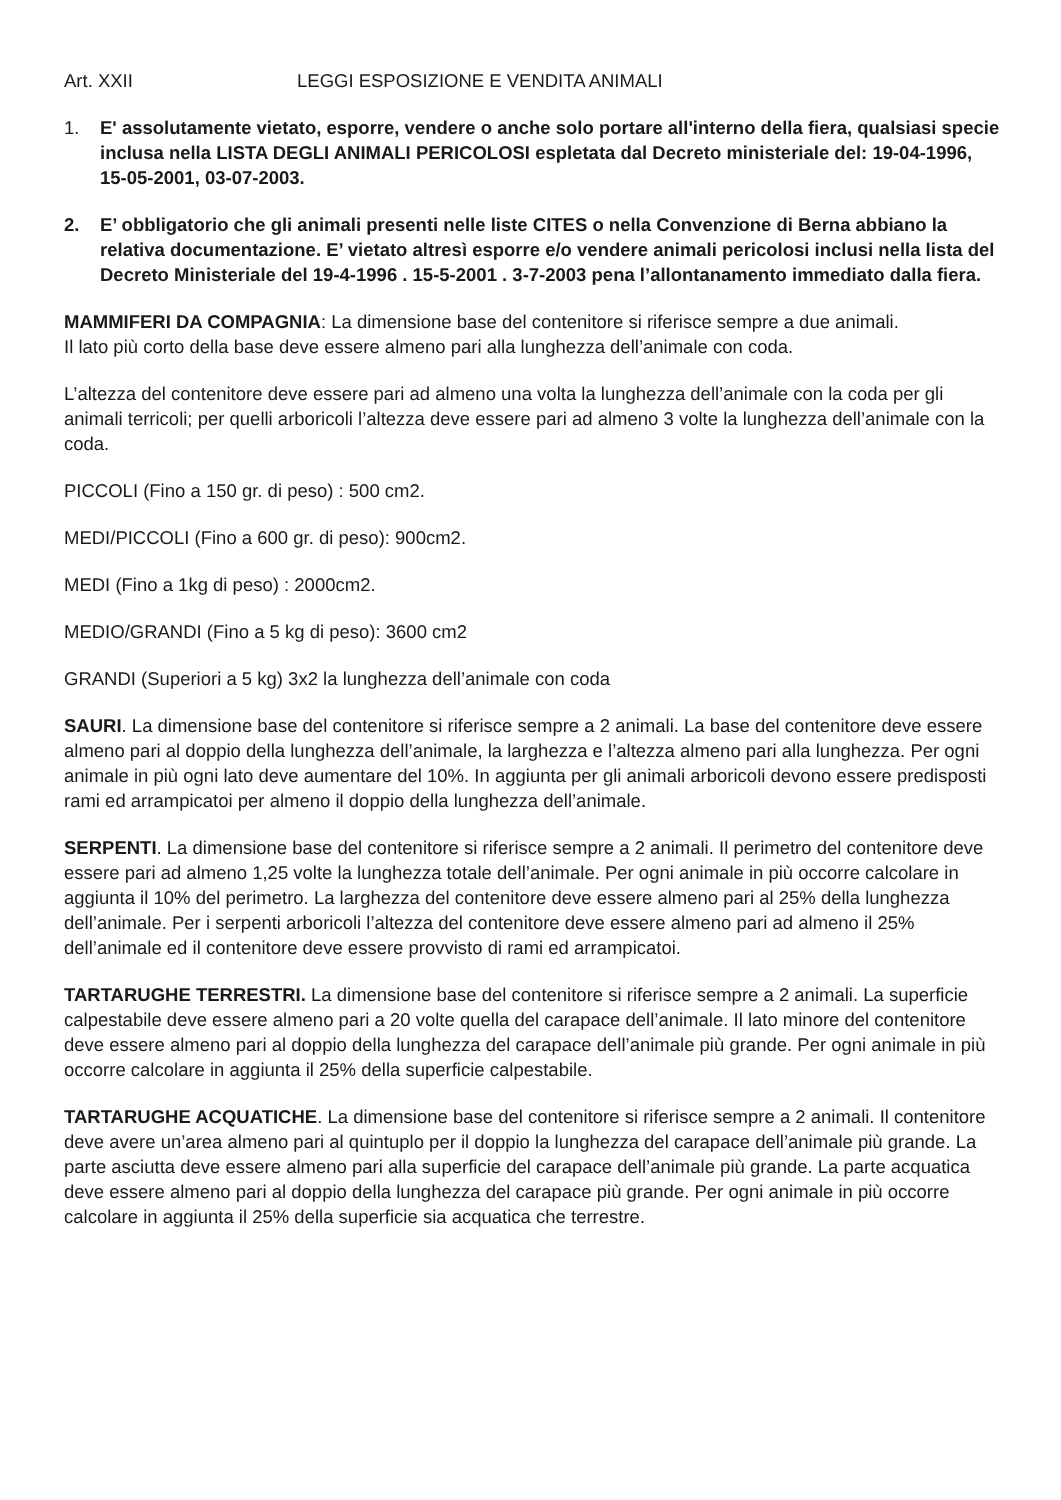Art. XXII LEGGI ESPOSIZIONE E VENDITA ANIMALI
1. E' assolutamente vietato, esporre, vendere o anche solo portare all'interno della fiera, qualsiasi specie inclusa nella LISTA DEGLI ANIMALI PERICOLOSI espletata dal Decreto ministeriale del: 19-04-1996, 15-05-2001, 03-07-2003.
2. E’ obbligatorio che gli animali presenti nelle liste CITES o nella Convenzione di Berna abbiano la relativa documentazione. E’ vietato altresì esporre e/o vendere animali pericolosi inclusi nella lista del Decreto Ministeriale del 19-4-1996 . 15-5-2001 . 3-7-2003 pena l’allontanamento immediato dalla fiera.
MAMMIFERI DA COMPAGNIA: La dimensione base del contenitore si riferisce sempre a due animali.
Il lato più corto della base deve essere almeno pari alla lunghezza dell’animale con coda.
L’altezza del contenitore deve essere pari ad almeno una volta la lunghezza dell’animale con la coda per gli animali terricoli; per quelli arboricoli l’altezza deve essere pari ad almeno 3 volte la lunghezza dell’animale con la coda.
PICCOLI (Fino a 150 gr. di peso) : 500 cm2.
MEDI/PICCOLI (Fino a 600 gr. di peso): 900cm2.
MEDI (Fino a 1kg di peso) : 2000cm2.
MEDIO/GRANDI (Fino a 5 kg di peso): 3600 cm2
GRANDI (Superiori a 5 kg) 3x2 la lunghezza dell’animale con coda
SAURI. La dimensione base del contenitore si riferisce sempre a 2 animali. La base del contenitore deve essere almeno pari al doppio della lunghezza dell’animale, la larghezza e l’altezza almeno pari alla lunghezza. Per ogni animale in più ogni lato deve aumentare del 10%. In aggiunta per gli animali arboricoli devono essere predisposti rami ed arrampicatoi per almeno il doppio della lunghezza dell’animale.
SERPENTI. La dimensione base del contenitore si riferisce sempre a 2 animali. Il perimetro del contenitore deve essere pari ad almeno 1,25 volte la lunghezza totale dell’animale. Per ogni animale in più occorre calcolare in aggiunta il 10% del perimetro. La larghezza del contenitore deve essere almeno pari al 25% della lunghezza dell’animale. Per i serpenti arboricoli l’altezza del contenitore deve essere almeno pari ad almeno il 25% dell’animale ed il contenitore deve essere provvisto di rami ed arrampicatoi.
TARTARUGHE TERRESTRI. La dimensione base del contenitore si riferisce sempre a 2 animali. La superficie calpestabile deve essere almeno pari a 20 volte quella del carapace dell’animale. Il lato minore del contenitore deve essere almeno pari al doppio della lunghezza del carapace dell’animale più grande. Per ogni animale in più occorre calcolare in aggiunta il 25% della superficie calpestabile.
TARTARUGHE ACQUATICHE. La dimensione base del contenitore si riferisce sempre a 2 animali. Il contenitore deve avere un’area almeno pari al quintuplo per il doppio la lunghezza del carapace dell’animale più grande. La parte asciutta deve essere almeno pari alla superficie del carapace dell’animale più grande. La parte acquatica deve essere almeno pari al doppio della lunghezza del carapace più grande. Per ogni animale in più occorre calcolare in aggiunta il 25% della superficie sia acquatica che terrestre.